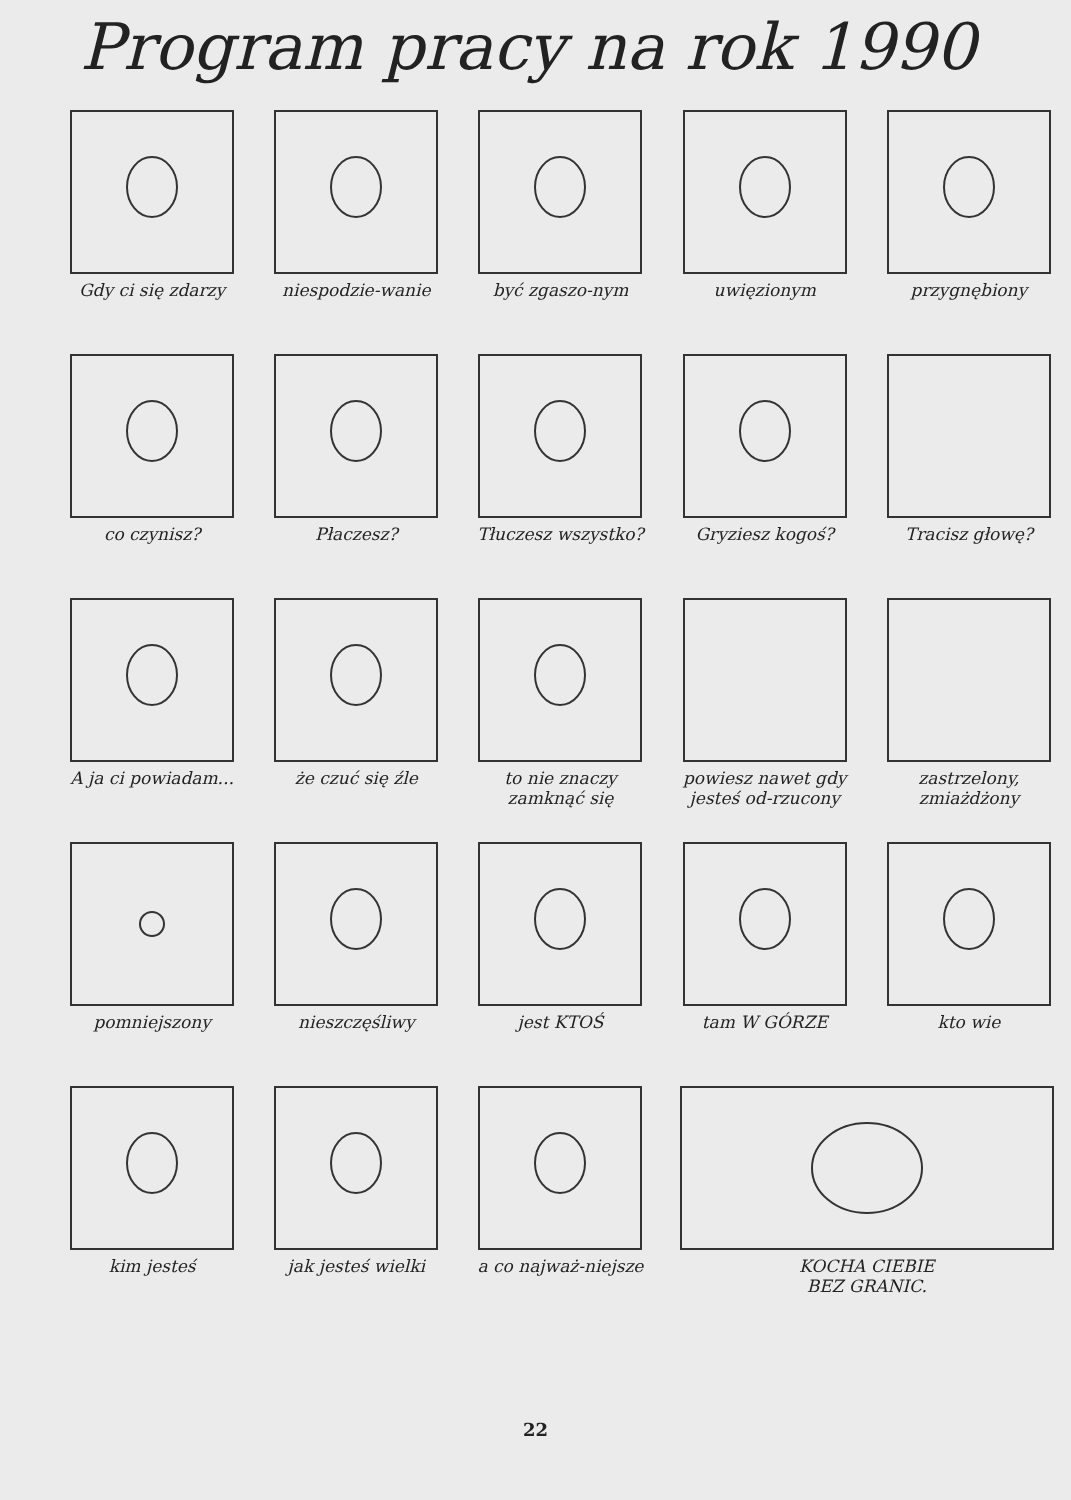Program pracy na rok 1990
Gdy ci się zdarzy
niespodzie-wanie
być zgaszo-nym
uwięzionym
przygnębiony
co czynisz?
Płaczesz?
Tłuczesz wszystko?
Gryziesz kogoś?
Tracisz głowę?
A ja ci powiadam...
że czuć się źle
to nie znaczy zamknąć się
powiesz nawet gdy jesteś od-rzucony
zastrzelony, zmiażdżony
pomniejszony
nieszczęśliwy
jest KTOŚ
tam W GÓRZE
kto wie
kim jesteś
jak jesteś wielki
a co najważ-niejsze
KOCHA CIEBIE
BEZ GRANIC.
22